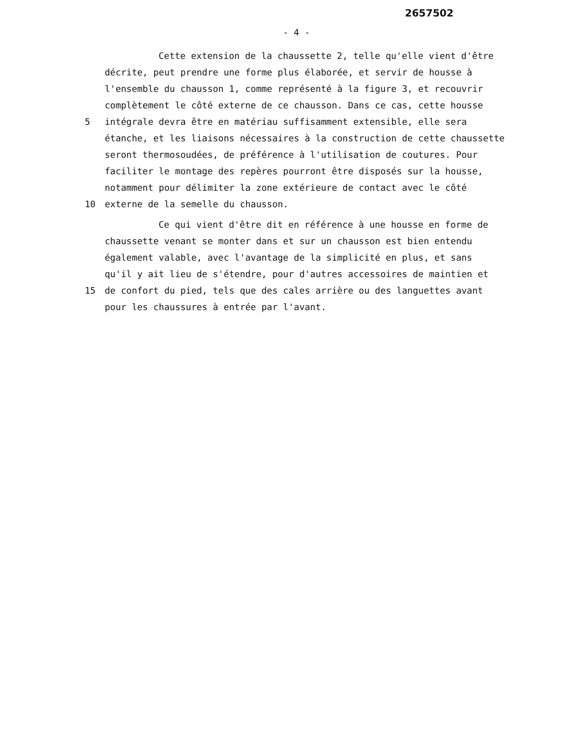2657502
- 4 -
Cette extension de la chaussette 2, telle qu'elle vient d'être
décrite, peut prendre une forme plus élaborée, et servir de housse à
l'ensemble du chausson 1, comme représenté à la figure 3, et recouvrir
complètement le côté externe de ce chausson. Dans ce cas, cette housse
5 intégrale devra être en matériau suffisamment extensible, elle sera
étanche, et les liaisons nécessaires à la construction de cette chaussette
seront thermosoudées, de préférence à l'utilisation de coutures. Pour
faciliter le montage des repères pourront être disposés sur la housse,
notamment pour délimiter la zone extérieure de contact avec le côté
10 externe de la semelle du chausson.
Ce qui vient d'être dit en référence à une housse en forme de
chaussette venant se monter dans et sur un chausson est bien entendu
également valable, avec l'avantage de la simplicité en plus, et sans
qu'il y ait lieu de s'étendre, pour d'autres accessoires de maintien et
15 de confort du pied, tels que des cales arrière ou des languettes avant
pour les chaussures à entrée par l'avant.